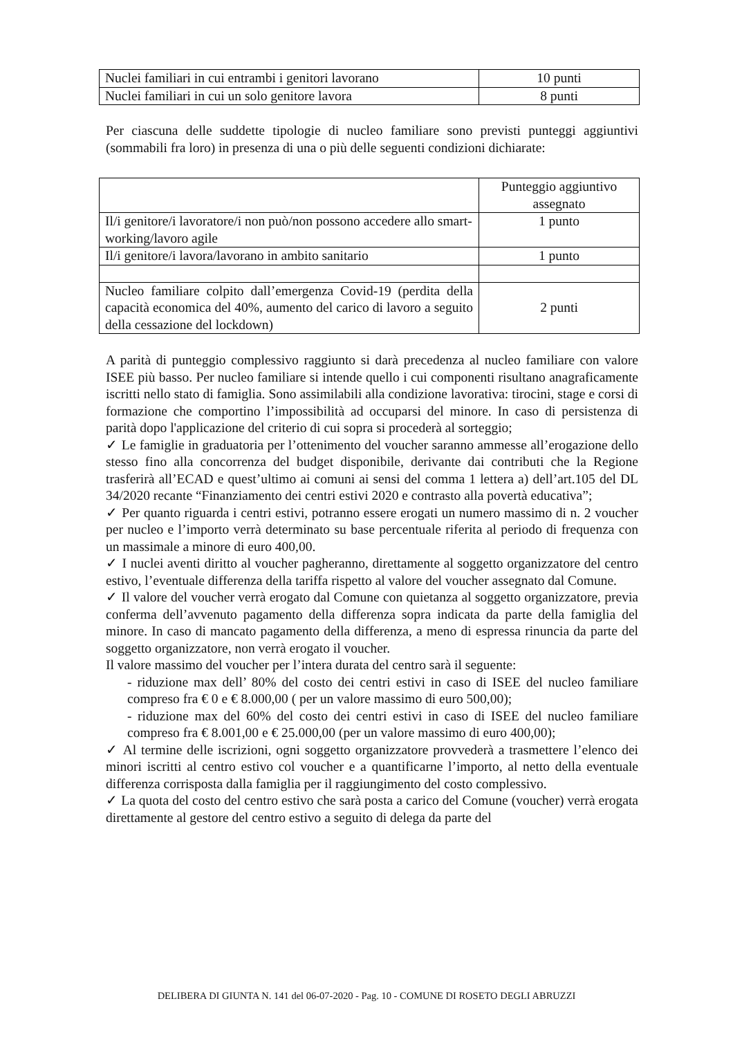| Nuclei familiari in cui entrambi i genitori lavorano | 10 punti |
| Nuclei familiari in cui un solo genitore lavora | 8 punti |
Per ciascuna delle suddette tipologie di nucleo familiare sono previsti punteggi aggiuntivi (sommabili fra loro) in presenza di una o più delle seguenti condizioni dichiarate:
| | Punteggio aggiuntivo assegnato |
| Il/i genitore/i lavoratore/i non può/non possono accedere allo smart-working/lavoro agile | 1 punto |
| Il/i genitore/i lavora/lavorano in ambito sanitario | 1 punto |
| Nucleo familiare colpito dall’emergenza Covid-19 (perdita della capacità economica del 40%, aumento del carico di lavoro a seguito della cessazione del lockdown) | 2 punti |
A parità di punteggio complessivo raggiunto si darà precedenza al nucleo familiare con valore ISEE più basso. Per nucleo familiare si intende quello i cui componenti risultano anagraficamente iscritti nello stato di famiglia. Sono assimilabili alla condizione lavorativa: tirocini, stage e corsi di formazione che comportino l’impossibilità ad occuparsi del minore. In caso di persistenza di parità dopo l'applicazione del criterio di cui sopra si procederà al sorteggio;
✓ Le famiglie in graduatoria per l’ottenimento del voucher saranno ammesse all’erogazione dello stesso fino alla concorrenza del budget disponibile, derivante dai contributi che la Regione trasferirà all’ECAD e quest’ultimo ai comuni ai sensi del comma 1 lettera a) dell’art.105 del DL 34/2020 recante “Finanziamento dei centri estivi 2020 e contrasto alla povertà educativa”;
✓ Per quanto riguarda i centri estivi, potranno essere erogati un numero massimo di n. 2 voucher per nucleo e l’importo verrà determinato su base percentuale riferita al periodo di frequenza con un massimale a minore di euro 400,00.
✓ I nuclei aventi diritto al voucher pagheranno, direttamente al soggetto organizzatore del centro estivo, l’eventuale differenza della tariffa rispetto al valore del voucher assegnato dal Comune.
✓ Il valore del voucher verrà erogato dal Comune con quietanza al soggetto organizzatore, previa conferma dell’avvenuto pagamento della differenza sopra indicata da parte della famiglia del minore. In caso di mancato pagamento della differenza, a meno di espressa rinuncia da parte del soggetto organizzatore, non verrà erogato il voucher.
Il valore massimo del voucher per l’intera durata del centro sarà il seguente:
- riduzione max dell’ 80% del costo dei centri estivi in caso di ISEE del nucleo familiare compreso fra € 0 e € 8.000,00 ( per un valore massimo di euro 500,00);
- riduzione max del 60% del costo dei centri estivi in caso di ISEE del nucleo familiare compreso fra € 8.001,00 e € 25.000,00 (per un valore massimo di euro 400,00);
✓ Al termine delle iscrizioni, ogni soggetto organizzatore provvederà a trasmettere l’elenco dei minori iscritti al centro estivo col voucher e a quantificarne l’importo, al netto della eventuale differenza corrisposta dalla famiglia per il raggiungimento del costo complessivo.
✓ La quota del costo del centro estivo che sarà posta a carico del Comune (voucher) verrà erogata direttamente al gestore del centro estivo a seguito di delega da parte del
DELIBERA DI GIUNTA N. 141 del 06-07-2020 - Pag. 10 - COMUNE DI ROSETO DEGLI ABRUZZI